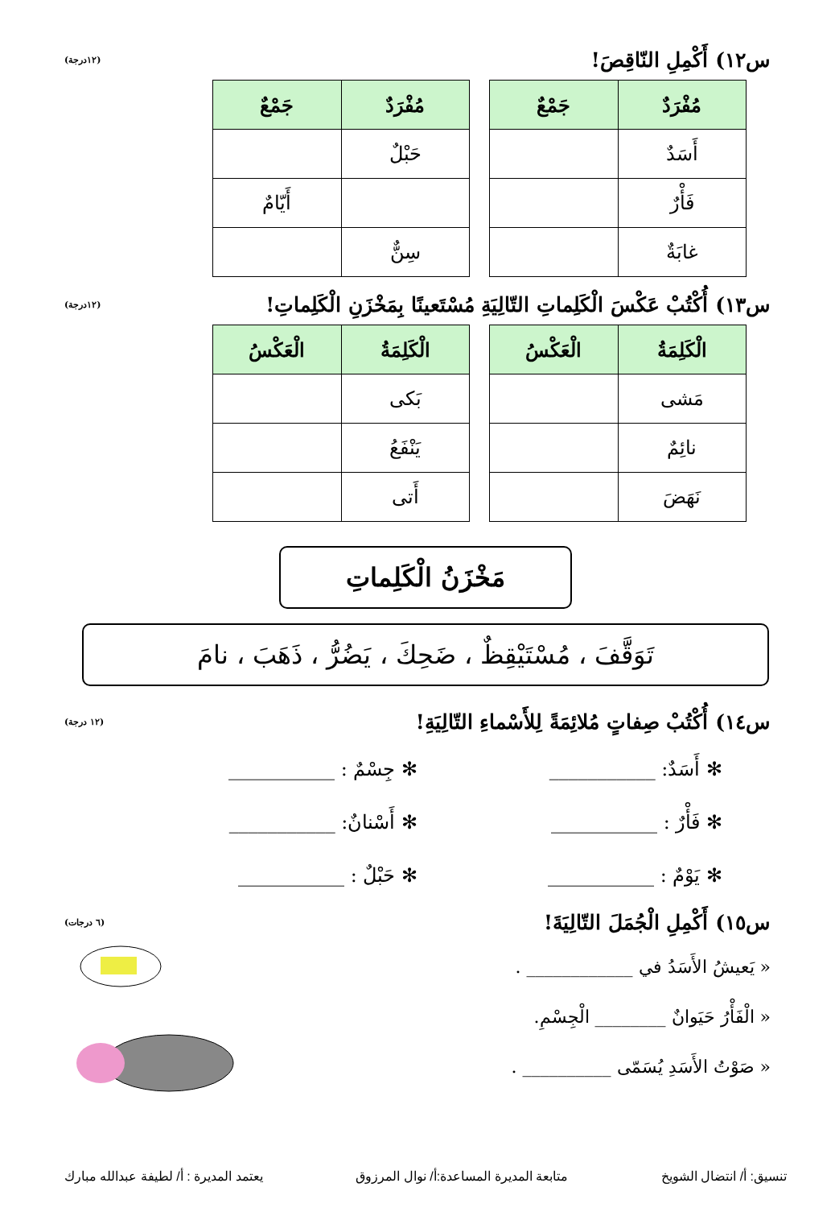س١٢) أَكْمِلِ النّاقِصَ!
(١٢درجة)
| مُفْرَدٌ | جَمْعٌ |
| --- | --- |
| أَسَدٌ | |
| فَأْرٌ | |
| غابَةٌ | |
| مُفْرَدٌ | جَمْعٌ |
| --- | --- |
| حَبْلٌ | |
| | أَيّامٌ |
| سِنٌّ | |
س١٣) أُكْتُبْ عَكْسَ الْكَلِماتِ التّالِيَةِ مُسْتَعينًا بِمَخْزَنِ الْكَلِماتِ!
(١٢درجة)
| الْكَلِمَةُ | الْعَكْسُ |
| --- | --- |
| مَشى | |
| نائِمٌ | |
| نَهَضَ | |
| الْكَلِمَةُ | الْعَكْسُ |
| --- | --- |
| بَكى | |
| يَنْفَعُ | |
| أَتى | |
مَخْزَنُ الْكَلِماتِ
تَوَقَّفَ ، مُسْتَيْقِظٌ ، ضَحِكَ ، يَضُرُّ ، ذَهَبَ ، نامَ
س١٤) أُكْتُبْ صِفاتٍ مُلائِمَةً لِلأَسْماءِ التّالِيَةِ!
(١٢ درجة)
✻ أَسَدٌ: ___________
✻ جِسْمٌ : ___________
✻ فَأْرٌ : ___________
✻ أَسْنانٌ: ___________
✻ يَوْمٌ : ___________
✻ حَبْلٌ : ___________
س١٥) أَكْمِلِ الْجُمَلَ التّالِيَةَ!
(٦ درجات)
« يَعيشُ الأَسَدُ في ____________ .
« الْفَأْرُ حَيَوانٌ ________ الْجِسْمِ.
« صَوْتُ الأَسَدِ يُسَمّى __________ .
تنسيق: أ/ انتضال الشويخ متابعة المديرة المساعدة:أ/ نوال المرزوق يعتمد المديرة : أ/ لطيفة عبدالله مبارك